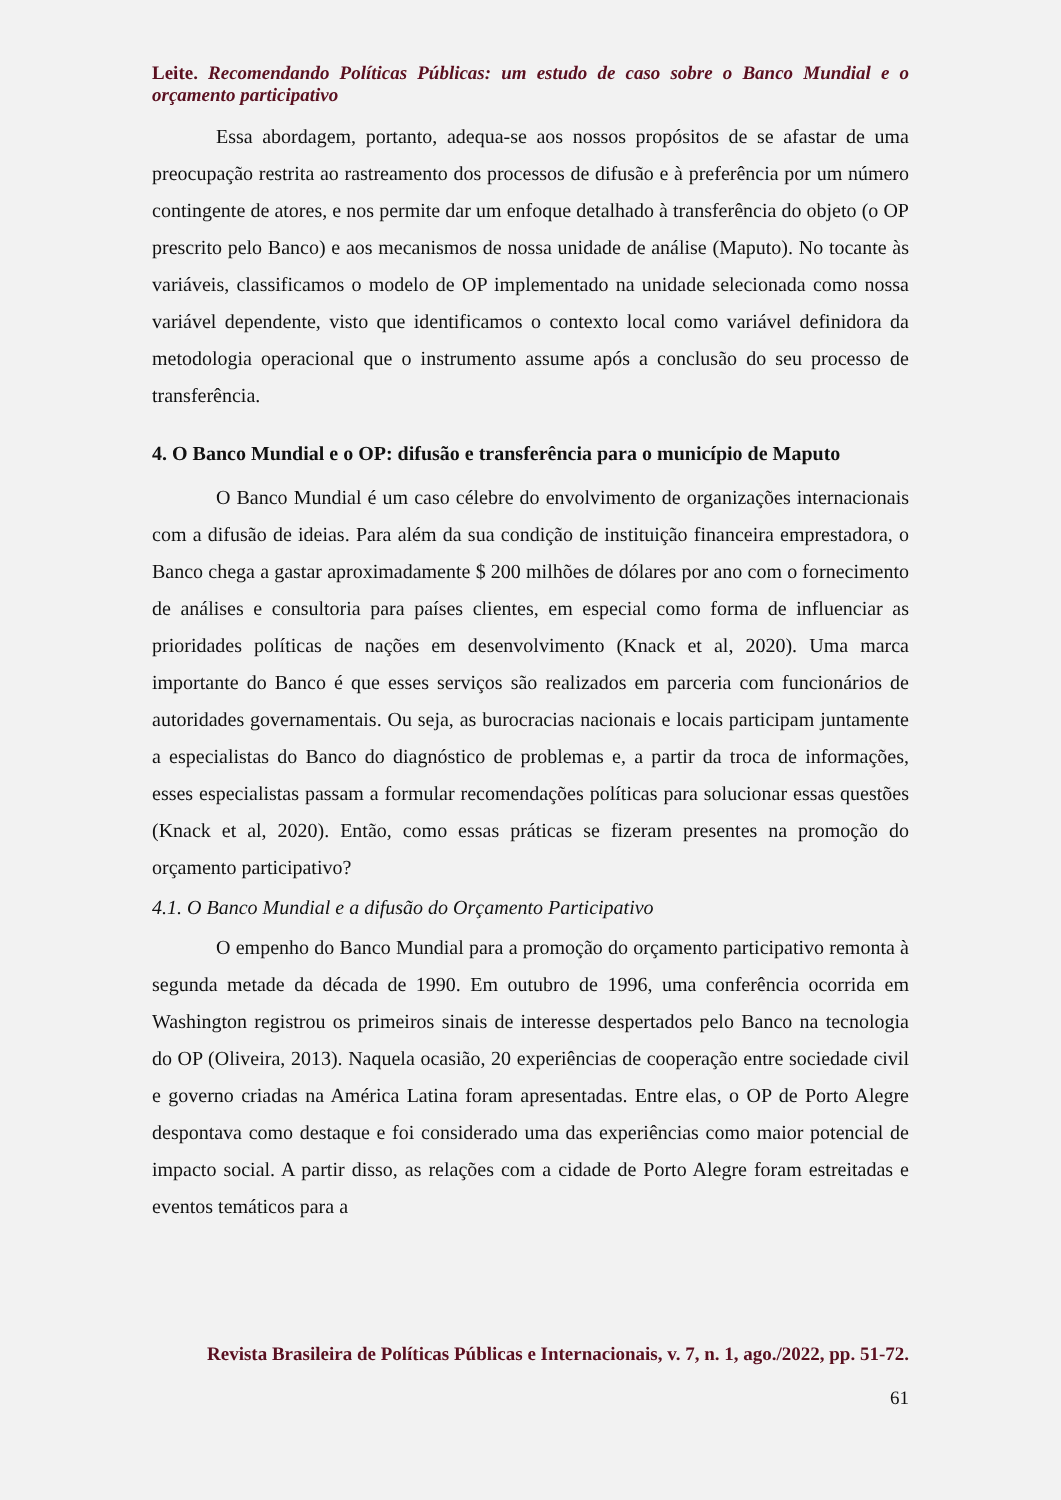Leite. Recomendando Políticas Públicas: um estudo de caso sobre o Banco Mundial e o orçamento participativo
Essa abordagem, portanto, adequa-se aos nossos propósitos de se afastar de uma preocupação restrita ao rastreamento dos processos de difusão e à preferência por um número contingente de atores, e nos permite dar um enfoque detalhado à transferência do objeto (o OP prescrito pelo Banco) e aos mecanismos de nossa unidade de análise (Maputo). No tocante às variáveis, classificamos o modelo de OP implementado na unidade selecionada como nossa variável dependente, visto que identificamos o contexto local como variável definidora da metodologia operacional que o instrumento assume após a conclusão do seu processo de transferência.
4. O Banco Mundial e o OP: difusão e transferência para o município de Maputo
O Banco Mundial é um caso célebre do envolvimento de organizações internacionais com a difusão de ideias. Para além da sua condição de instituição financeira emprestadora, o Banco chega a gastar aproximadamente $ 200 milhões de dólares por ano com o fornecimento de análises e consultoria para países clientes, em especial como forma de influenciar as prioridades políticas de nações em desenvolvimento (Knack et al, 2020). Uma marca importante do Banco é que esses serviços são realizados em parceria com funcionários de autoridades governamentais. Ou seja, as burocracias nacionais e locais participam juntamente a especialistas do Banco do diagnóstico de problemas e, a partir da troca de informações, esses especialistas passam a formular recomendações políticas para solucionar essas questões (Knack et al, 2020). Então, como essas práticas se fizeram presentes na promoção do orçamento participativo?
4.1. O Banco Mundial e a difusão do Orçamento Participativo
O empenho do Banco Mundial para a promoção do orçamento participativo remonta à segunda metade da década de 1990. Em outubro de 1996, uma conferência ocorrida em Washington registrou os primeiros sinais de interesse despertados pelo Banco na tecnologia do OP (Oliveira, 2013). Naquela ocasião, 20 experiências de cooperação entre sociedade civil e governo criadas na América Latina foram apresentadas. Entre elas, o OP de Porto Alegre despontava como destaque e foi considerado uma das experiências como maior potencial de impacto social. A partir disso, as relações com a cidade de Porto Alegre foram estreitadas e eventos temáticos para a
Revista Brasileira de Políticas Públicas e Internacionais, v. 7, n. 1, ago./2022, pp. 51-72.
61